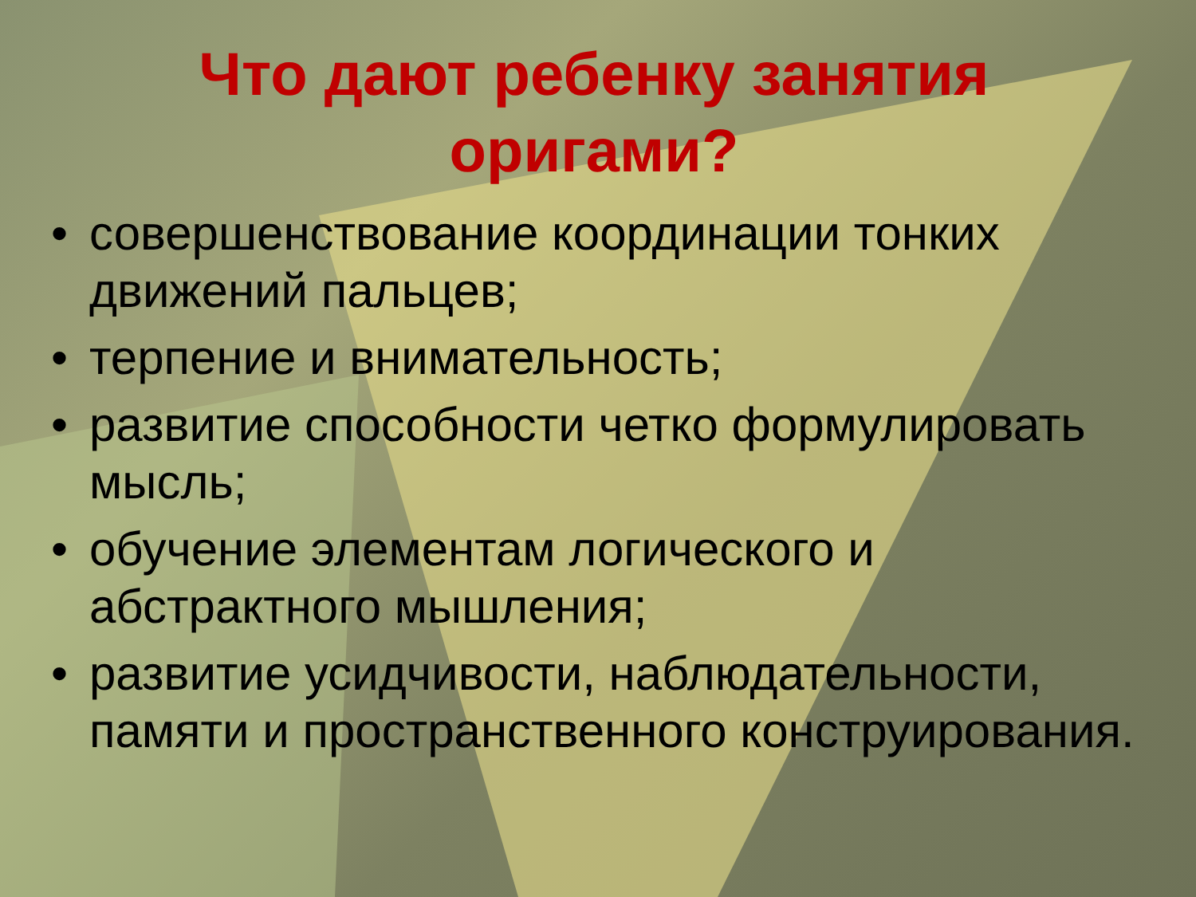Что дают ребенку занятия
оригами?
• совершенствование координации тонких движений пальцев;
• терпение и внимательность;
• развитие способности четко формулировать мысль;
• обучение элементам логического и абстрактного мышления;
• развитие усидчивости, наблюдательности, памяти и пространственного конструирования.